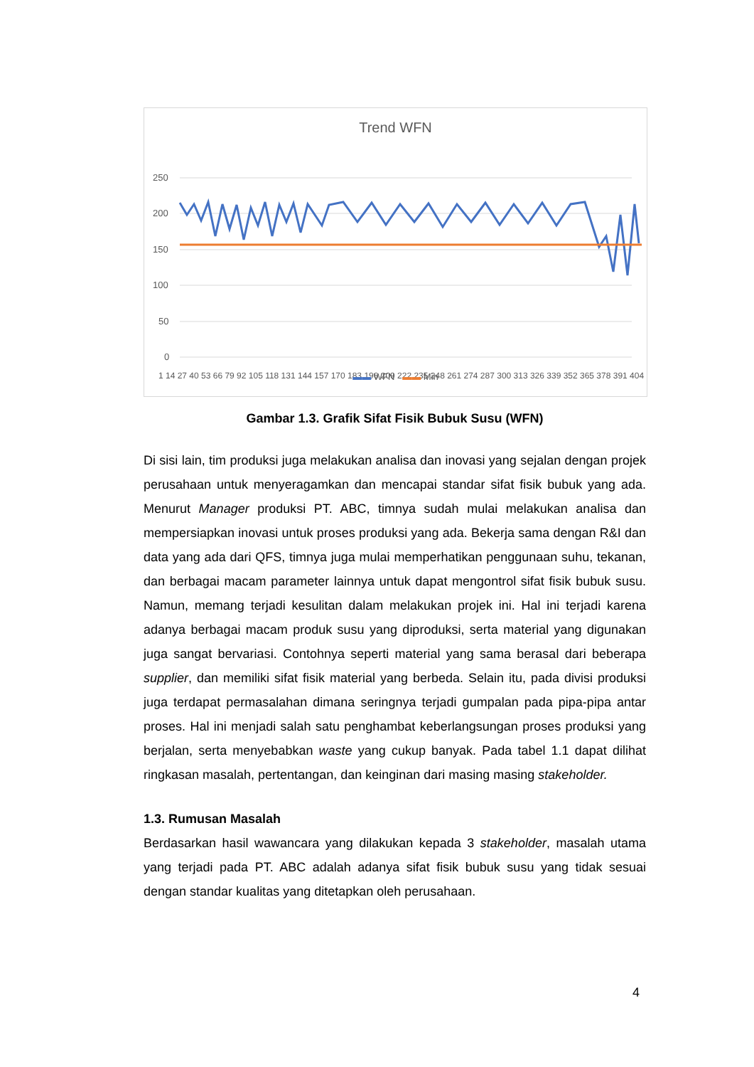Trend WFN
250
200
150
100
50
0
1 14 27 40 53 66 79 92 105 118 131 144 157 170 183 196 209 222 235 248 261 274 287 300 313 326 339 352 365 378 391 404
▬▬ WFN ▬▬ Min
Gambar 1.3. Grafik Sifat Fisik Bubuk Susu (WFN)
Di sisi lain, tim produksi juga melakukan analisa dan inovasi yang sejalan dengan projek perusahaan untuk menyeragamkan dan mencapai standar sifat fisik bubuk yang ada. Menurut Manager produksi PT. ABC, timnya sudah mulai melakukan analisa dan mempersiapkan inovasi untuk proses produksi yang ada. Bekerja sama dengan R&I dan data yang ada dari QFS, timnya juga mulai memperhatikan penggunaan suhu, tekanan, dan berbagai macam parameter lainnya untuk dapat mengontrol sifat fisik bubuk susu. Namun, memang terjadi kesulitan dalam melakukan projek ini. Hal ini terjadi karena adanya berbagai macam produk susu yang diproduksi, serta material yang digunakan juga sangat bervariasi. Contohnya seperti material yang sama berasal dari beberapa supplier, dan memiliki sifat fisik material yang berbeda. Selain itu, pada divisi produksi juga terdapat permasalahan dimana seringnya terjadi gumpalan pada pipa-pipa antar proses. Hal ini menjadi salah satu penghambat keberlangsungan proses produksi yang berjalan, serta menyebabkan waste yang cukup banyak. Pada tabel 1.1 dapat dilihat ringkasan masalah, pertentangan, dan keinginan dari masing masing stakeholder.
1.3. Rumusan Masalah
Berdasarkan hasil wawancara yang dilakukan kepada 3 stakeholder, masalah utama yang terjadi pada PT. ABC adalah adanya sifat fisik bubuk susu yang tidak sesuai dengan standar kualitas yang ditetapkan oleh perusahaan.
4